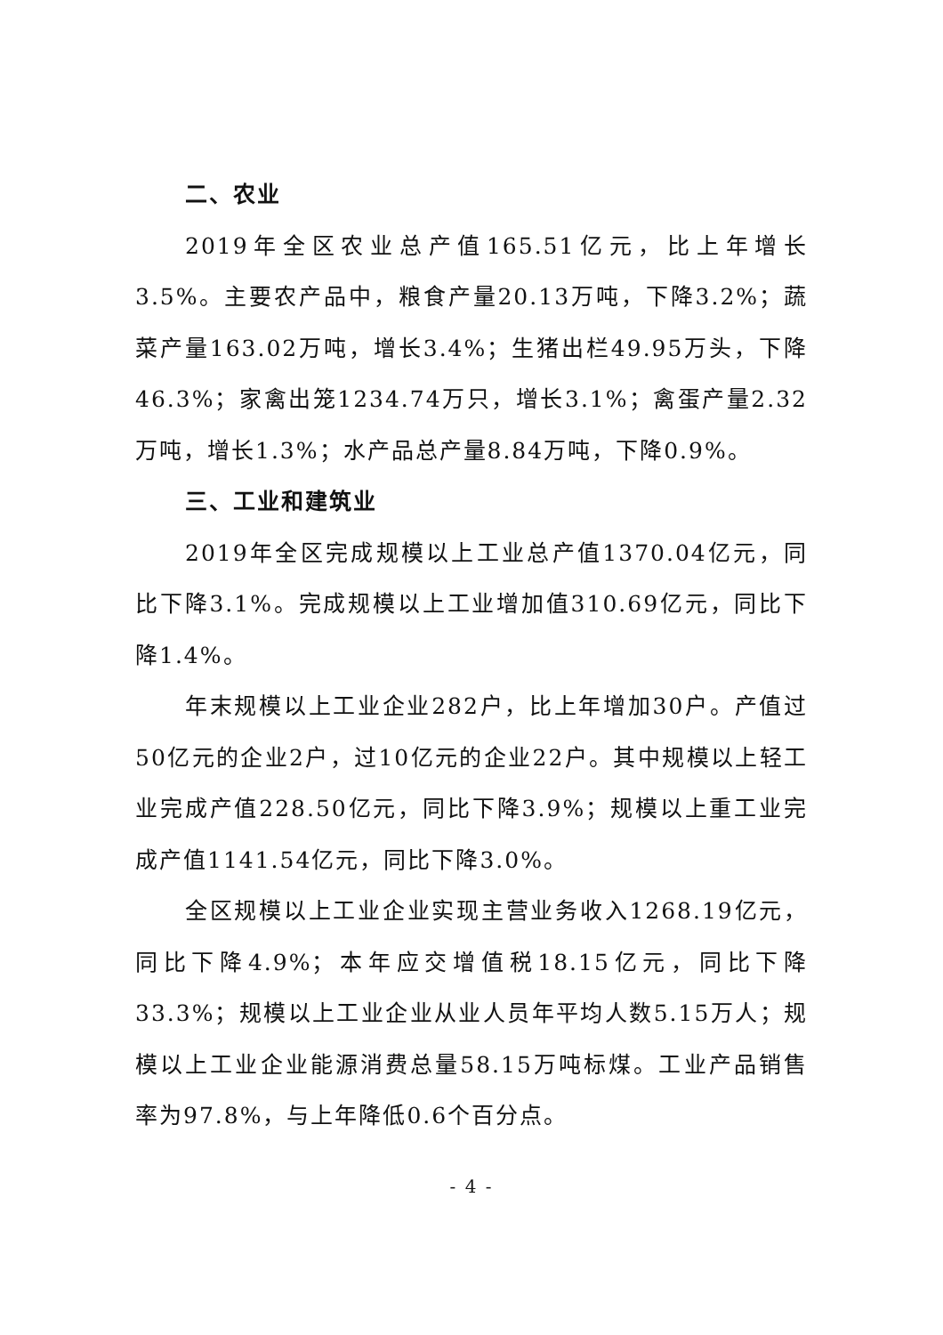二、农业
2019年全区农业总产值165.51亿元，比上年增长3.5%。主要农产品中，粮食产量20.13万吨，下降3.2%；蔬菜产量163.02万吨，增长3.4%；生猪出栏49.95万头，下降46.3%；家禽出笼1234.74万只，增长3.1%；禽蛋产量2.32万吨，增长1.3%；水产品总产量8.84万吨，下降0.9%。
三、工业和建筑业
2019年全区完成规模以上工业总产值1370.04亿元，同比下降3.1%。完成规模以上工业增加值310.69亿元，同比下降1.4%。
年末规模以上工业企业282户，比上年增加30户。产值过50亿元的企业2户，过10亿元的企业22户。其中规模以上轻工业完成产值228.50亿元，同比下降3.9%；规模以上重工业完成产值1141.54亿元，同比下降3.0%。
全区规模以上工业企业实现主营业务收入1268.19亿元，同比下降4.9%；本年应交增值税18.15亿元，同比下降33.3%；规模以上工业企业从业人员年平均人数5.15万人；规模以上工业企业能源消费总量58.15万吨标煤。工业产品销售率为97.8%，与上年降低0.6个百分点。
- 4 -